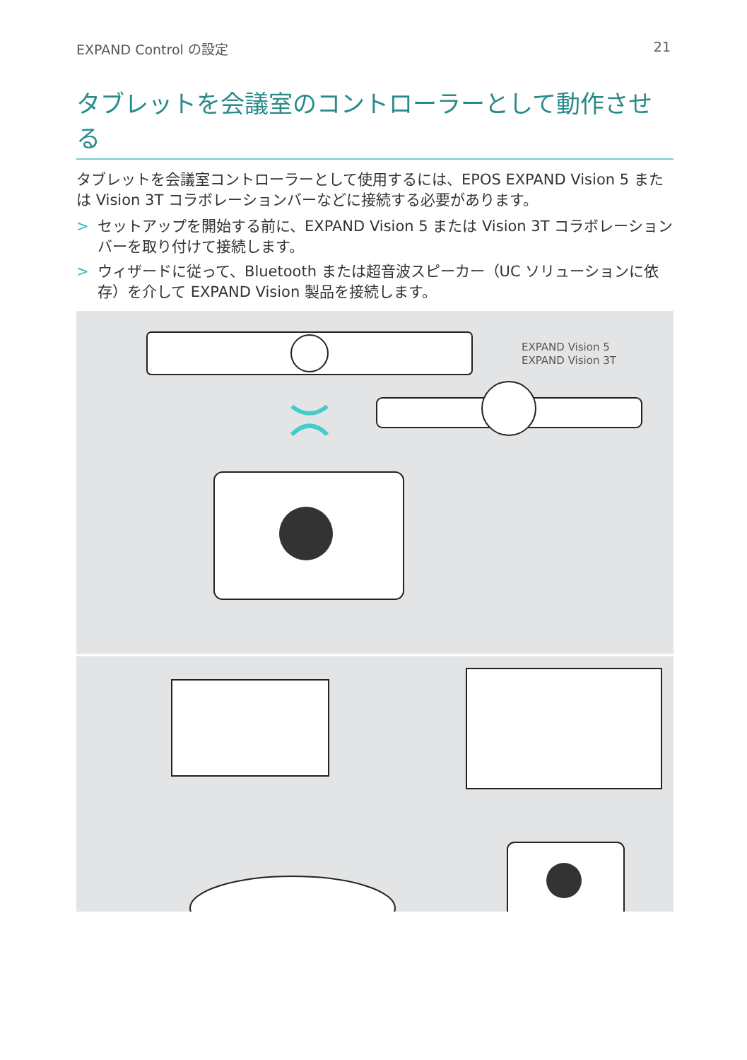EXPAND Control の設定 21
タブレットを会議室のコントローラーとして動作させる
タブレットを会議室コントローラーとして使用するには、EPOS EXPAND Vision 5 または Vision 3T コラボレーションバーなどに接続する必要があります。
> セットアップを開始する前に、EXPAND Vision 5 または Vision 3T コラボレーションバーを取り付けて接続します。
> ウィザードに従って、Bluetooth または超音波スピーカー（UC ソリューションに依存）を介して EXPAND Vision 製品を接続します。
EXPAND Vision 5
EXPAND Vision 3T